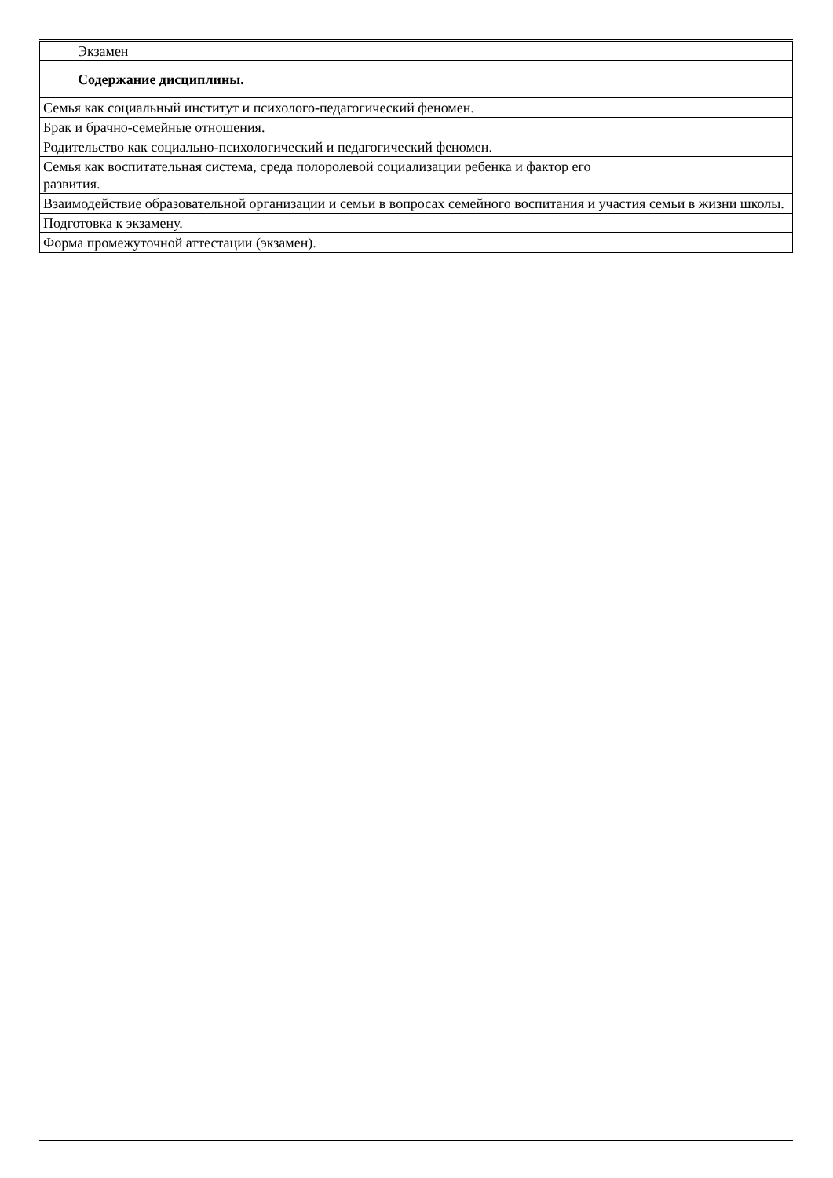| Экзамен |
| Содержание дисциплины. |
| Семья как социальный институт и психолого-педагогический феномен. |
| Брак и брачно-семейные отношения. |
| Родительство как социально-психологический и педагогический феномен. |
| Семья как воспитательная система, среда полоролевой социализации ребенка и фактор его развития. |
| Взаимодействие образовательной организации и семьи в вопросах семейного воспитания и участия семьи в жизни школы. |
| Подготовка к экзамену. |
| Форма промежуточной аттестации (экзамен). |